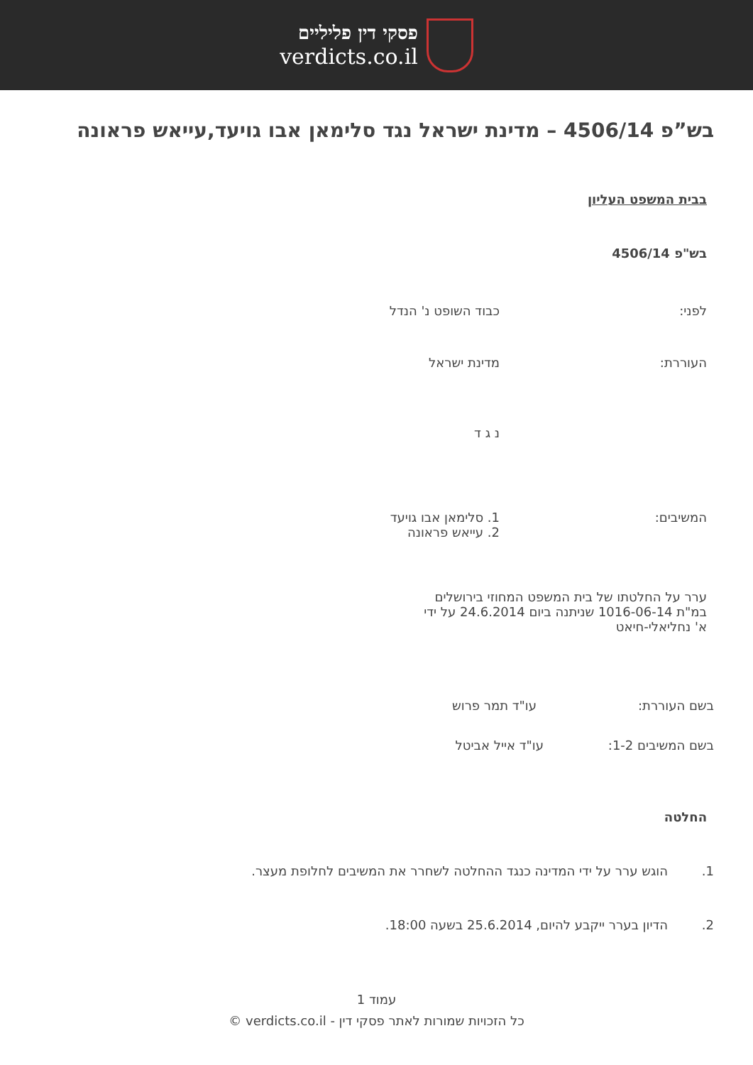פסקי דין פליליים
verdicts.co.il
בש”פ 4506/14 – מדינת ישראל נגד סלימאן אבו גויעד,עייאש פראונה
בבית המשפט העליון
בש"פ 4506/14
לפני: כבוד השופט נ' הנדל
העוררת: מדינת ישראל
נ ג ד
המשיבים: 1. סלימאן אבו גויעד
2. עייאש פראונה
ערר על החלטתו של בית המשפט המחוזי בירושלים
במ"ת 1016-06-14 שניתנה ביום 24.6.2014 על ידי
א' נחליאלי-חיאט
בשם העוררת: עו"ד תמר פרוש
בשם המשיבים 1-2: עו"ד אייל אביטל
החלטה
1. הוגש ערר על ידי המדינה כנגד ההחלטה לשחרר את המשיבים לחלופת מעצר.
2. הדיון בערר ייקבע להיום, 25.6.2014 בשעה 18:00.
עמוד 1
כל הזכויות שמורות לאתר פסקי דין - verdicts.co.il ©